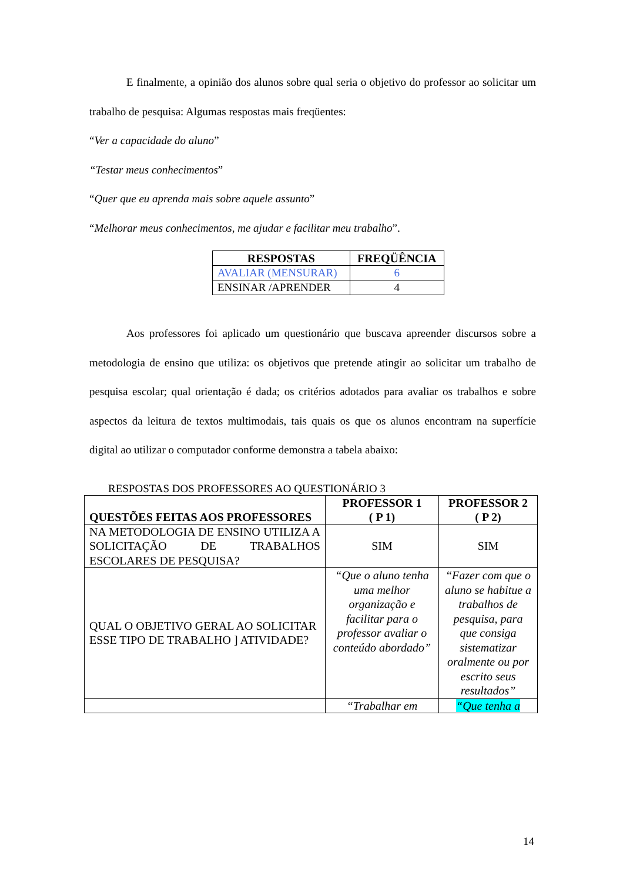E finalmente, a opinião dos alunos sobre qual seria o objetivo do professor ao solicitar um trabalho de pesquisa: Algumas respostas mais freqüentes:
“Ver a capacidade do aluno”
“Testar meus conhecimentos”
“Quer que eu aprenda mais sobre aquele assunto”
“Melhorar meus conhecimentos, me ajudar e facilitar meu trabalho”.
| RESPOSTAS | FREQÜÊNCIA |
| --- | --- |
| AVALIAR (MENSURAR) | 6 |
| ENSINAR /APRENDER | 4 |
Aos professores foi aplicado um questionário que buscava apreender discursos sobre a metodologia de ensino que utiliza: os objetivos que pretende atingir ao solicitar um trabalho de pesquisa escolar; qual orientação é dada; os critérios adotados para avaliar os trabalhos e sobre aspectos da leitura de textos multimodais, tais quais os que os alunos encontram na superfície digital ao utilizar o computador conforme demonstra a tabela abaixo:
RESPOSTAS DOS PROFESSORES AO QUESTIONÁRIO 3
| QUESTÕES FEITAS AOS PROFESSORES | PROFESSOR 1 ( P 1) | PROFESSOR 2 ( P 2) |
| --- | --- | --- |
| NA METODOLOGIA DE ENSINO UTILIZA A SOLICITAÇÃO DE TRABALHOS ESCOLARES DE PESQUISA? | SIM | SIM |
| QUAL O OBJETIVO GERAL AO SOLICITAR ESSE TIPO DE TRABALHO ] ATIVIDADE? | “Que o aluno tenha uma melhor organização e facilitar para o professor avaliar o conteúdo abordado” | “Fazer com que o aluno se habitue a trabalhos de pesquisa, para que consiga sistematizar oralmente ou por escrito seus resultados” |
| | “Trabalhar em | “Que tenha a |
14